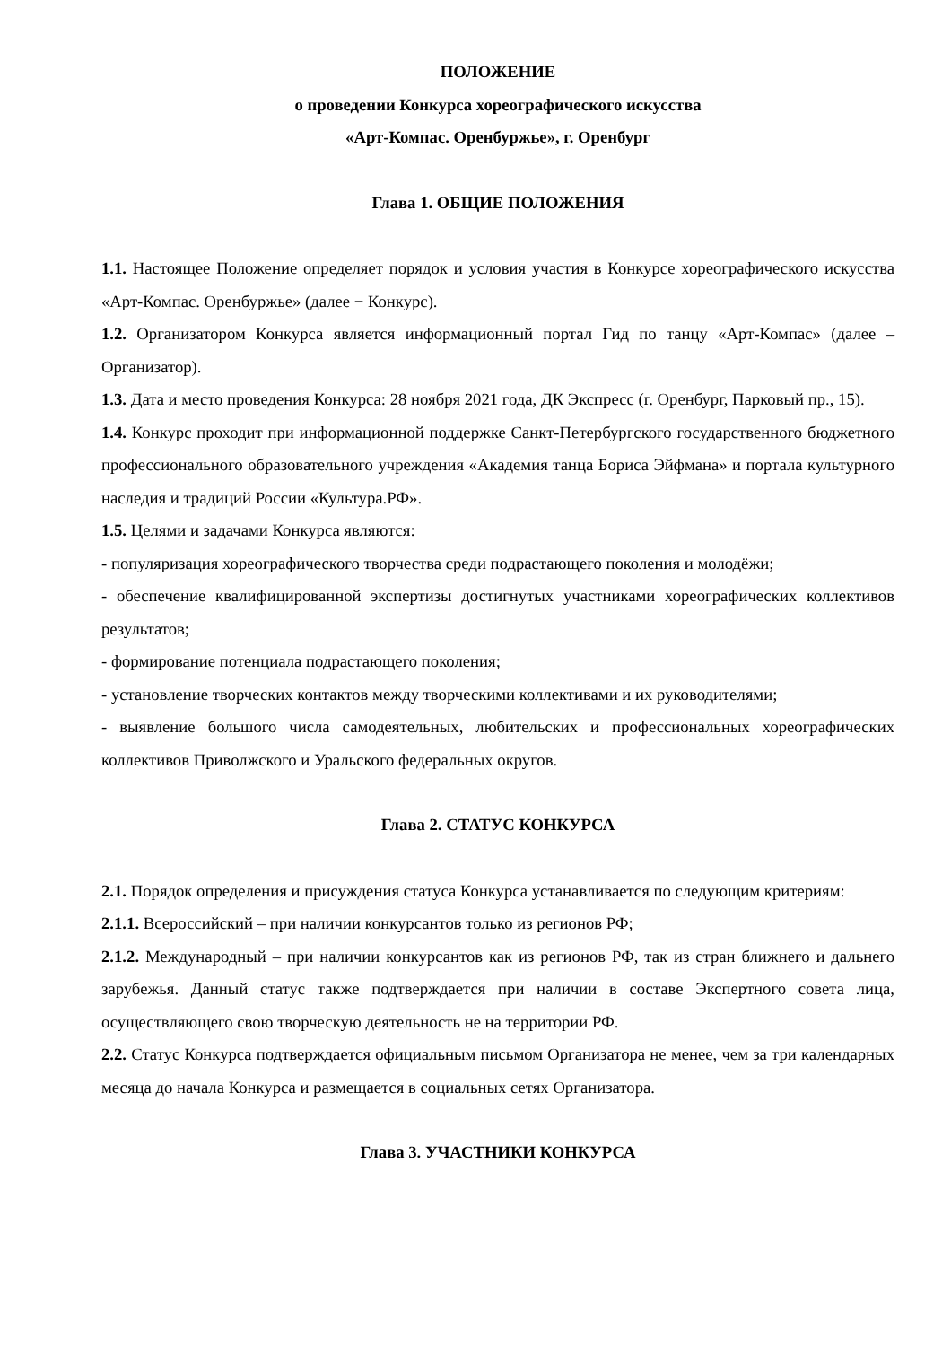ПОЛОЖЕНИЕ
о проведении Конкурса хореографического искусства
«Арт-Компас. Оренбуржье», г. Оренбург
Глава 1. ОБЩИЕ ПОЛОЖЕНИЯ
1.1. Настоящее Положение определяет порядок и условия участия в Конкурсе хореографического искусства «Арт-Компас. Оренбуржье» (далее − Конкурс).
1.2. Организатором Конкурса является информационный портал Гид по танцу «Арт-Компас» (далее – Организатор).
1.3. Дата и место проведения Конкурса: 28 ноября 2021 года, ДК Экспресс (г. Оренбург, Парковый пр., 15).
1.4. Конкурс проходит при информационной поддержке Санкт-Петербургского государственного бюджетного профессионального образовательного учреждения «Академия танца Бориса Эйфмана» и портала культурного наследия и традиций России «Культура.РФ».
1.5. Целями и задачами Конкурса являются:
- популяризация хореографического творчества среди подрастающего поколения и молодёжи;
- обеспечение квалифицированной экспертизы достигнутых участниками хореографических коллективов результатов;
- формирование потенциала подрастающего поколения;
- установление творческих контактов между творческими коллективами и их руководителями;
- выявление большого числа самодеятельных, любительских и профессиональных хореографических коллективов Приволжского и Уральского федеральных округов.
Глава 2. СТАТУС КОНКУРСА
2.1. Порядок определения и присуждения статуса Конкурса устанавливается по следующим критериям:
2.1.1. Всероссийский – при наличии конкурсантов только из регионов РФ;
2.1.2. Международный – при наличии конкурсантов как из регионов РФ, так из стран ближнего и дальнего зарубежья. Данный статус также подтверждается при наличии в составе Экспертного совета лица, осуществляющего свою творческую деятельность не на территории РФ.
2.2. Статус Конкурса подтверждается официальным письмом Организатора не менее, чем за три календарных месяца до начала Конкурса и размещается в социальных сетях Организатора.
Глава 3. УЧАСТНИКИ КОНКУРСА